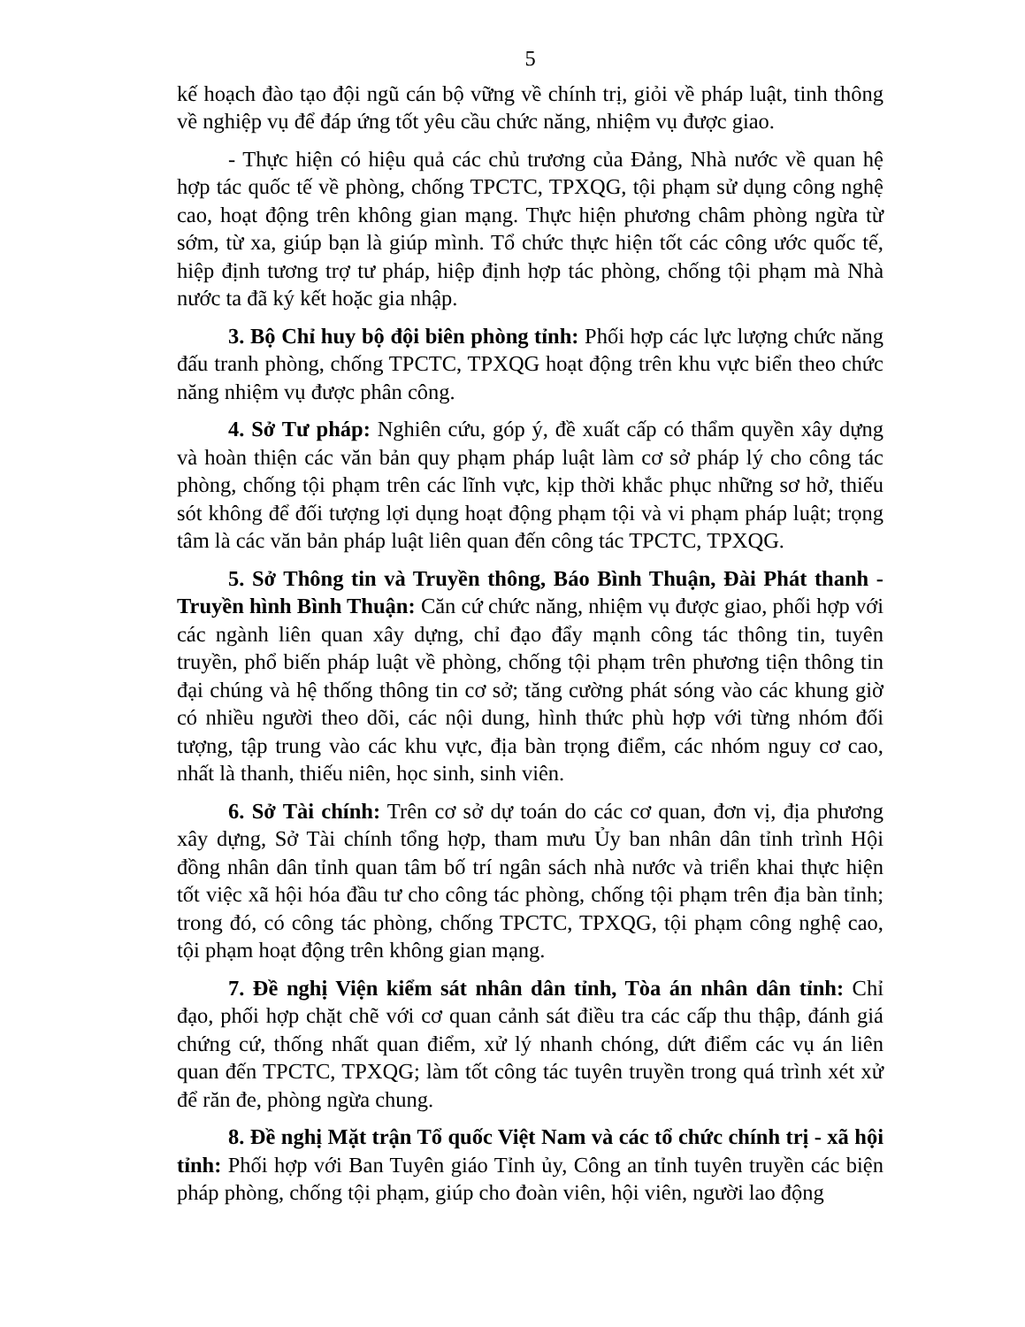5
kế hoạch đào tạo đội ngũ cán bộ vững về chính trị, giỏi về pháp luật, tinh thông về nghiệp vụ để đáp ứng tốt yêu cầu chức năng, nhiệm vụ được giao.
- Thực hiện có hiệu quả các chủ trương của Đảng, Nhà nước về quan hệ hợp tác quốc tế về phòng, chống TPCTC, TPXQG, tội phạm sử dụng công nghệ cao, hoạt động trên không gian mạng. Thực hiện phương châm phòng ngừa từ sớm, từ xa, giúp bạn là giúp mình. Tổ chức thực hiện tốt các công ước quốc tế, hiệp định tương trợ tư pháp, hiệp định hợp tác phòng, chống tội phạm mà Nhà nước ta đã ký kết hoặc gia nhập.
3. Bộ Chỉ huy bộ đội biên phòng tỉnh: Phối hợp các lực lượng chức năng đấu tranh phòng, chống TPCTC, TPXQG hoạt động trên khu vực biển theo chức năng nhiệm vụ được phân công.
4. Sở Tư pháp: Nghiên cứu, góp ý, đề xuất cấp có thẩm quyền xây dựng và hoàn thiện các văn bản quy phạm pháp luật làm cơ sở pháp lý cho công tác phòng, chống tội phạm trên các lĩnh vực, kịp thời khắc phục những sơ hở, thiếu sót không để đối tượng lợi dụng hoạt động phạm tội và vi phạm pháp luật; trọng tâm là các văn bản pháp luật liên quan đến công tác TPCTC, TPXQG.
5. Sở Thông tin và Truyền thông, Báo Bình Thuận, Đài Phát thanh - Truyền hình Bình Thuận: Căn cứ chức năng, nhiệm vụ được giao, phối hợp với các ngành liên quan xây dựng, chỉ đạo đẩy mạnh công tác thông tin, tuyên truyền, phổ biến pháp luật về phòng, chống tội phạm trên phương tiện thông tin đại chúng và hệ thống thông tin cơ sở; tăng cường phát sóng vào các khung giờ có nhiều người theo dõi, các nội dung, hình thức phù hợp với từng nhóm đối tượng, tập trung vào các khu vực, địa bàn trọng điểm, các nhóm nguy cơ cao, nhất là thanh, thiếu niên, học sinh, sinh viên.
6. Sở Tài chính: Trên cơ sở dự toán do các cơ quan, đơn vị, địa phương xây dựng, Sở Tài chính tổng hợp, tham mưu Ủy ban nhân dân tỉnh trình Hội đồng nhân dân tỉnh quan tâm bố trí ngân sách nhà nước và triển khai thực hiện tốt việc xã hội hóa đầu tư cho công tác phòng, chống tội phạm trên địa bàn tỉnh; trong đó, có công tác phòng, chống TPCTC, TPXQG, tội phạm công nghệ cao, tội phạm hoạt động trên không gian mạng.
7. Đề nghị Viện kiểm sát nhân dân tỉnh, Tòa án nhân dân tỉnh: Chỉ đạo, phối hợp chặt chẽ với cơ quan cảnh sát điều tra các cấp thu thập, đánh giá chứng cứ, thống nhất quan điểm, xử lý nhanh chóng, dứt điểm các vụ án liên quan đến TPCTC, TPXQG; làm tốt công tác tuyên truyền trong quá trình xét xử để răn đe, phòng ngừa chung.
8. Đề nghị Mặt trận Tổ quốc Việt Nam và các tổ chức chính trị - xã hội tỉnh: Phối hợp với Ban Tuyên giáo Tỉnh ủy, Công an tỉnh tuyên truyền các biện pháp phòng, chống tội phạm, giúp cho đoàn viên, hội viên, người lao động